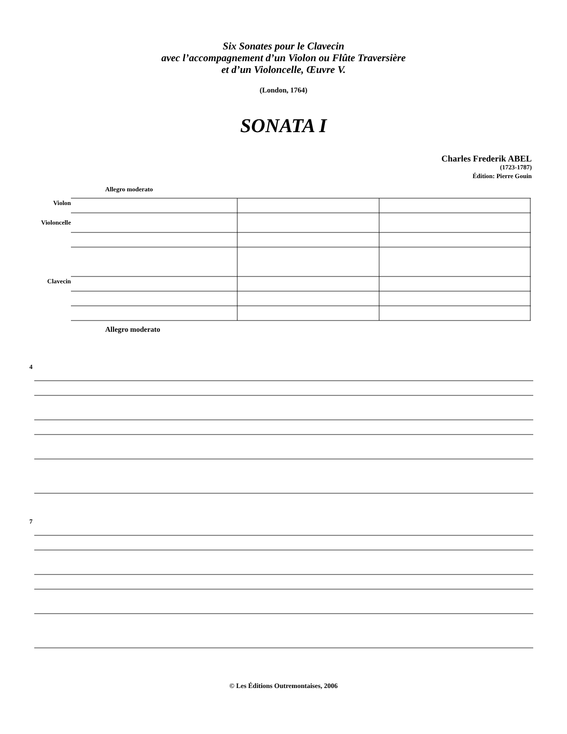Six Sonates pour le Clavecin
avec l’accompagnement d’un Violon ou Flûte Traversière
et d’un Violoncelle, Œuvre V.
(London, 1764)
SONATA I
Charles Frederik ABEL
(1723-1787)
Édition: Pierre Gouin
Allegro moderato
Violon
Violoncelle
Clavecin
Allegro moderato
4
7
© Les Éditions Outremontaises, 2006